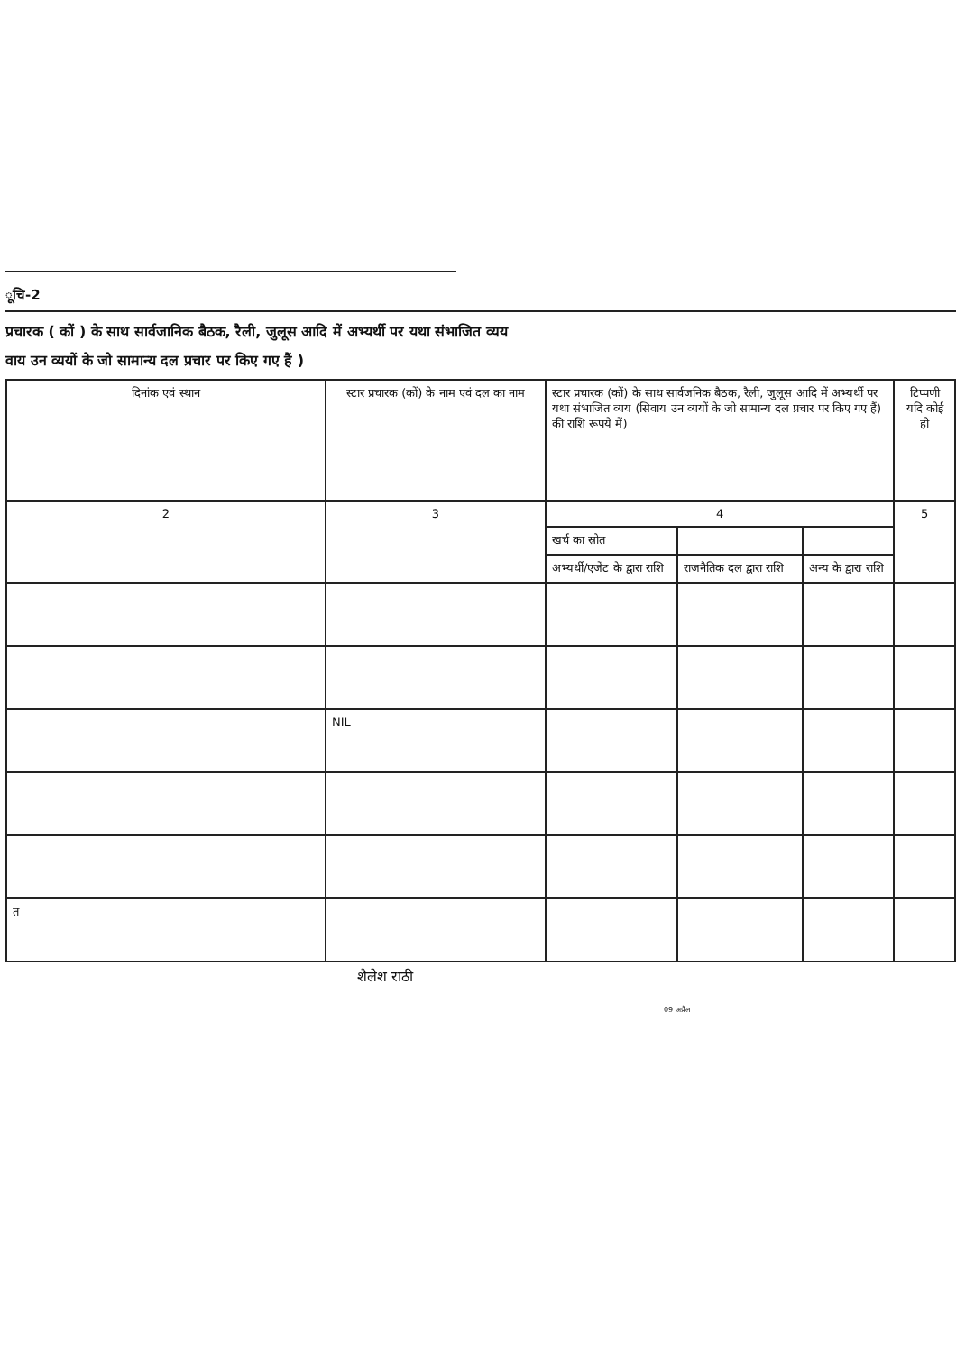ूचि-2
प्रचारक ( कों ) के साथ सार्वजानिक बैठक, रैली, जुलूस आदि में अभ्यर्थी पर यथा संभाजित व्यय
वाय उन व्ययों के जो सामान्य दल प्रचार पर किए गए हैं )
| दिनांक एवं स्थान | स्टार प्रचारक (कों) के नाम एवं दल का नाम | स्टार प्रचारक (कों) के साथ सार्वजनिक बैठक, रैली, जुलूस आदि में अभ्यर्थी पर यथा संभाजित व्यय (सिवाय उन व्ययों के जो सामान्य दल प्रचार पर किए गए हैं) की राशि रूपये में) | | | टिप्पणी यदि कोई हो |
| --- | --- | --- | --- | --- | --- |
| 2 | 3 | 4 | | | 5 |
| | | खर्च का स्रोत | | | |
| | | अभ्यर्थी/एजेंट के द्वारा राशि | राजनैतिक दल द्वारा राशि | अन्य के द्वारा राशि | |
| | NIL | | | | |
| त | | | | | |
शैलेश राठी
09 अप्रैल